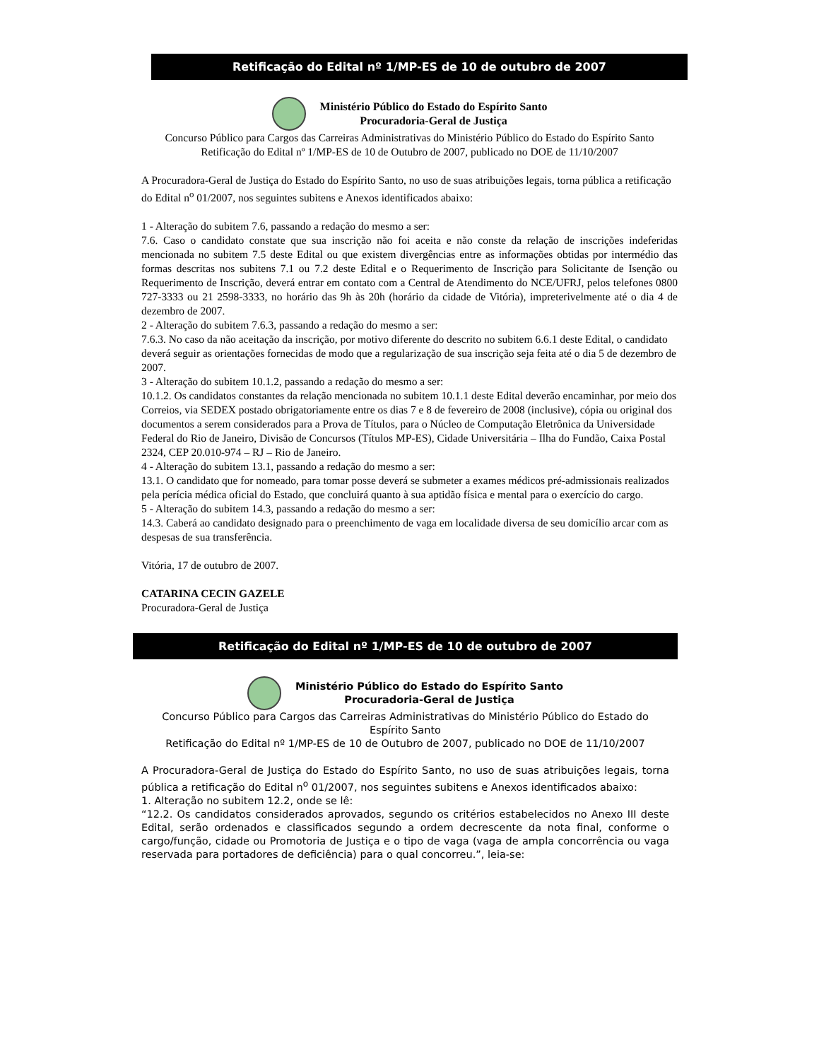Retificação do Edital nº 1/MP-ES de 10 de outubro de 2007
Ministério Público do Estado do Espírito Santo
Procuradoria-Geral de Justiça
Concurso Público para Cargos das Carreiras Administrativas do Ministério Público do Estado do Espírito Santo
Retificação do Edital nº 1/MP-ES de 10 de Outubro de 2007, publicado no DOE de 11/10/2007
A Procuradora-Geral de Justiça do Estado do Espírito Santo, no uso de suas atribuições legais, torna pública a retificação do Edital n<sup>o</sup> 01/2007, nos seguintes subitens e Anexos identificados abaixo:
1 - Alteração do subitem 7.6, passando a redação do mesmo a ser:
7.6. Caso o candidato constate que sua inscrição não foi aceita e não conste da relação de inscrições indeferidas mencionada no subitem 7.5 deste Edital ou que existem divergências entre as informações obtidas por intermédio das formas descritas nos subitens 7.1 ou 7.2 deste Edital e o Requerimento de Inscrição para Solicitante de Isenção ou Requerimento de Inscrição, deverá entrar em contato com a Central de Atendimento do NCE/UFRJ, pelos telefones 0800 727-3333 ou 21 2598-3333, no horário das 9h às 20h (horário da cidade de Vitória), impreterivelmente até o dia 4 de dezembro de 2007.
2 - Alteração do subitem 7.6.3, passando a redação do mesmo a ser:
7.6.3. No caso da não aceitação da inscrição, por motivo diferente do descrito no subitem 6.6.1 deste Edital, o candidato deverá seguir as orientações fornecidas de modo que a regularização de sua inscrição seja feita até o dia 5 de dezembro de 2007.
3 - Alteração do subitem 10.1.2, passando a redação do mesmo a ser:
10.1.2. Os candidatos constantes da relação mencionada no subitem 10.1.1 deste Edital deverão encaminhar, por meio dos Correios, via SEDEX postado obrigatoriamente entre os dias 7 e 8 de fevereiro de 2008 (inclusive), cópia ou original dos documentos a serem considerados para a Prova de Títulos, para o Núcleo de Computação Eletrônica da Universidade Federal do Rio de Janeiro, Divisão de Concursos (Títulos MP-ES), Cidade Universitária – Ilha do Fundão, Caixa Postal 2324, CEP 20.010-974 – RJ – Rio de Janeiro.
4 - Alteração do subitem 13.1, passando a redação do mesmo a ser:
13.1. O candidato que for nomeado, para tomar posse deverá se submeter a exames médicos pré-admissionais realizados pela perícia médica oficial do Estado, que concluirá quanto à sua aptidão física e mental para o exercício do cargo.
5 - Alteração do subitem 14.3, passando a redação do mesmo a ser:
14.3. Caberá ao candidato designado para o preenchimento de vaga em localidade diversa de seu domicílio arcar com as despesas de sua transferência.
Vitória, 17 de outubro de 2007.
CATARINA CECIN GAZELE
Procuradora-Geral de Justiça
Retificação do Edital nº 1/MP-ES de 10 de outubro de 2007
Ministério Público do Estado do Espírito Santo
Procuradoria-Geral de Justiça
Concurso Público para Cargos das Carreiras Administrativas do Ministério Público do Estado do Espírito Santo
Retificação do Edital nº 1/MP-ES de 10 de Outubro de 2007, publicado no DOE de 11/10/2007
A Procuradora-Geral de Justiça do Estado do Espírito Santo, no uso de suas atribuições legais, torna pública a retificação do Edital n<sup>o</sup> 01/2007, nos seguintes subitens e Anexos identificados abaixo:
1. Alteração no subitem 12.2, onde se lê:
“12.2. Os candidatos considerados aprovados, segundo os critérios estabelecidos no Anexo III deste Edital, serão ordenados e classificados segundo a ordem decrescente da nota final, conforme o cargo/função, cidade ou Promotoria de Justiça e o tipo de vaga (vaga de ampla concorrência ou vaga reservada para portadores de deficiência) para o qual concorreu.”, leia-se: